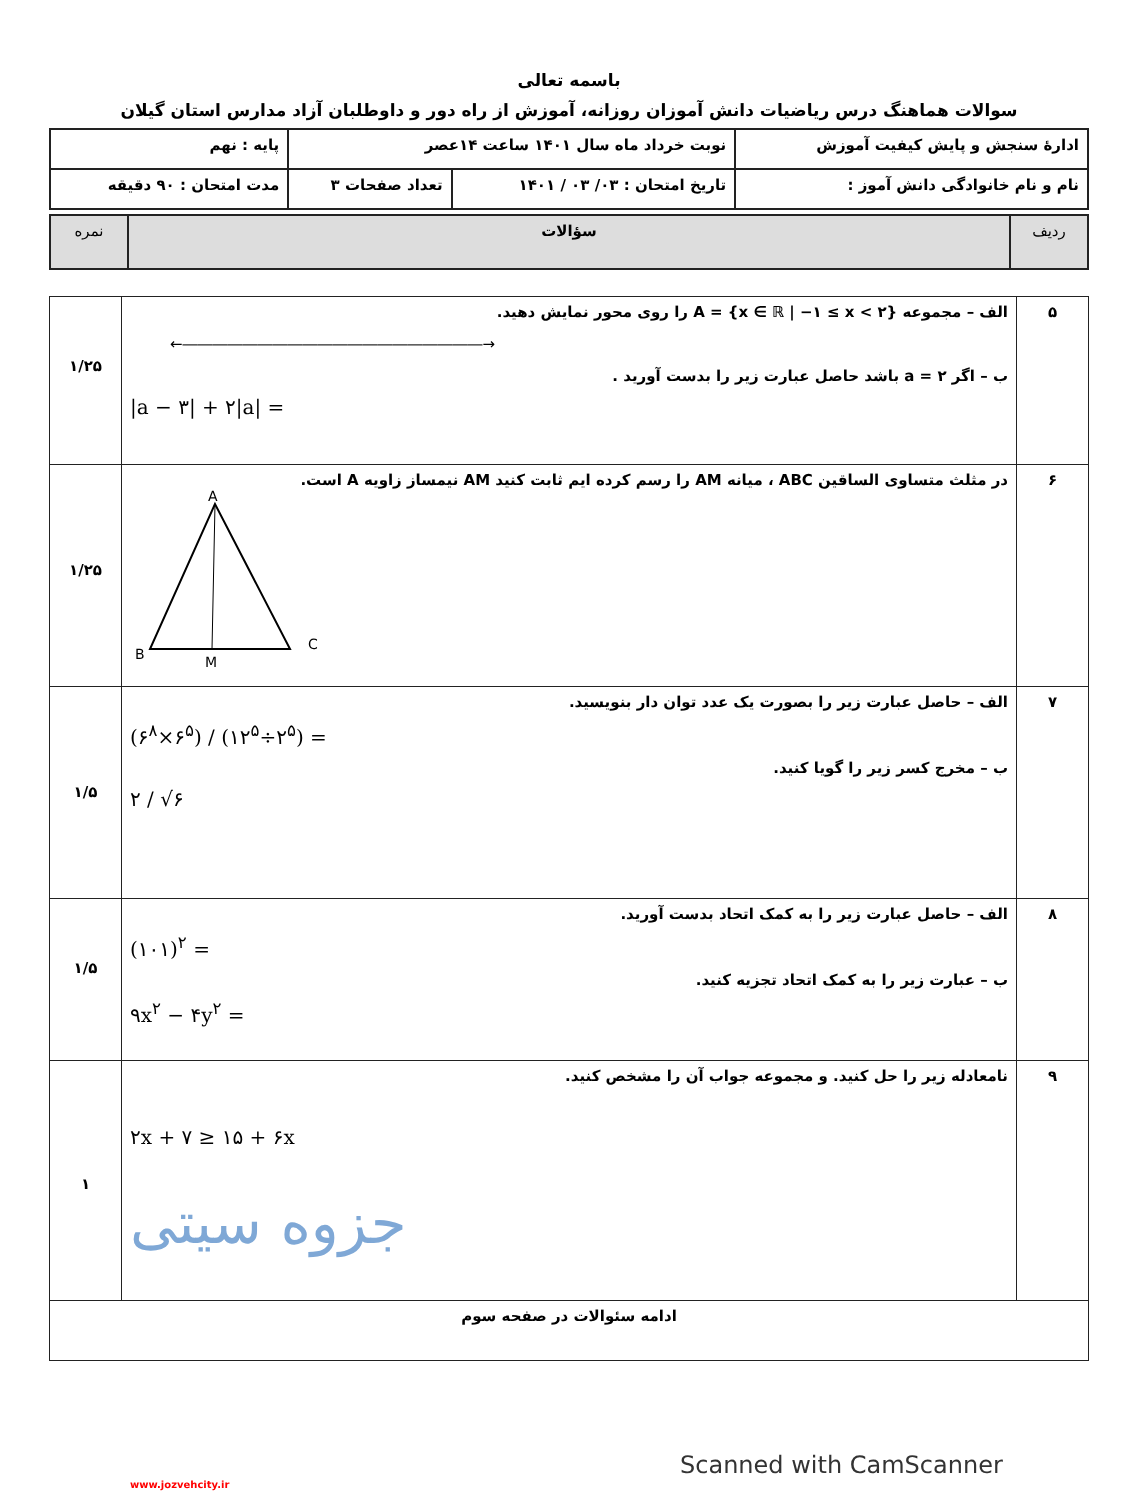باسمه تعالی
سوالات هماهنگ درس ریاضیات دانش آموزان روزانه، آموزش از راه دور و داوطلبان آزاد مدارس استان گیلان
| ادارهٔ سنجش و پایش کیفیت آموزش | نوبت خرداد ماه سال ۱۴۰۱ ساعت ۱۴عصر | | پایه : نهم |
| نام و نام خانوادگی دانش آموز : | تاریخ امتحان : ۰۳/ ۰۳ / ۱۴۰۱ | تعداد صفحات ۳ | مدت امتحان : ۹۰ دقیقه |
| ردیف | سؤالات | نمره |
| --- | --- | --- |
| ۵ | الف – مجموعه A = {x ∈ ℝ / −۱ ≤ x < ۲} را روی محور نمایش دهید. ←――――――――――――――――――――→ ب – اگر a = ۲ باشد حاصل عبارت زیر را بدست آورید . /a − ۳/ + ۲/a/ = | ۱/۲۵ |
| ۶ | در مثلث متساوی الساقین ABC ، میانه AM را رسم کرده ایم ثابت کنید AM نیمساز زاویه A است. A B C M | ۱/۲۵ |
| ۷ | الف – حاصل عبارت زیر را بصورت یک عدد توان دار بنویسید. (۶<sup>۸</sup>×۶<sup>۵</sup>) / (۱۲<sup>۵</sup>÷۲<sup>۵</sup>) = ب – مخرج کسر زیر را گویا کنید. ۲ / √۶ | ۱/۵ |
| ۸ | الف – حاصل عبارت زیر را به کمک اتحاد بدست آورید. (۱۰۱)<sup>۲</sup> = ب – عبارت زیر را به کمک اتحاد تجزیه کنید. ۹x<sup>۲</sup> − ۴y<sup>۲</sup> = | ۱/۵ |
| ۹ | نامعادله زیر را حل کنید. و مجموعه جواب آن را مشخص کنید. ۲x + ۷ ≥ ۱۵ + ۶x جزوه سیتی | ۱ |
| ادامه سئوالات در صفحه سوم | | |
Scanned with CamScanner
www.jozvehcity.ir